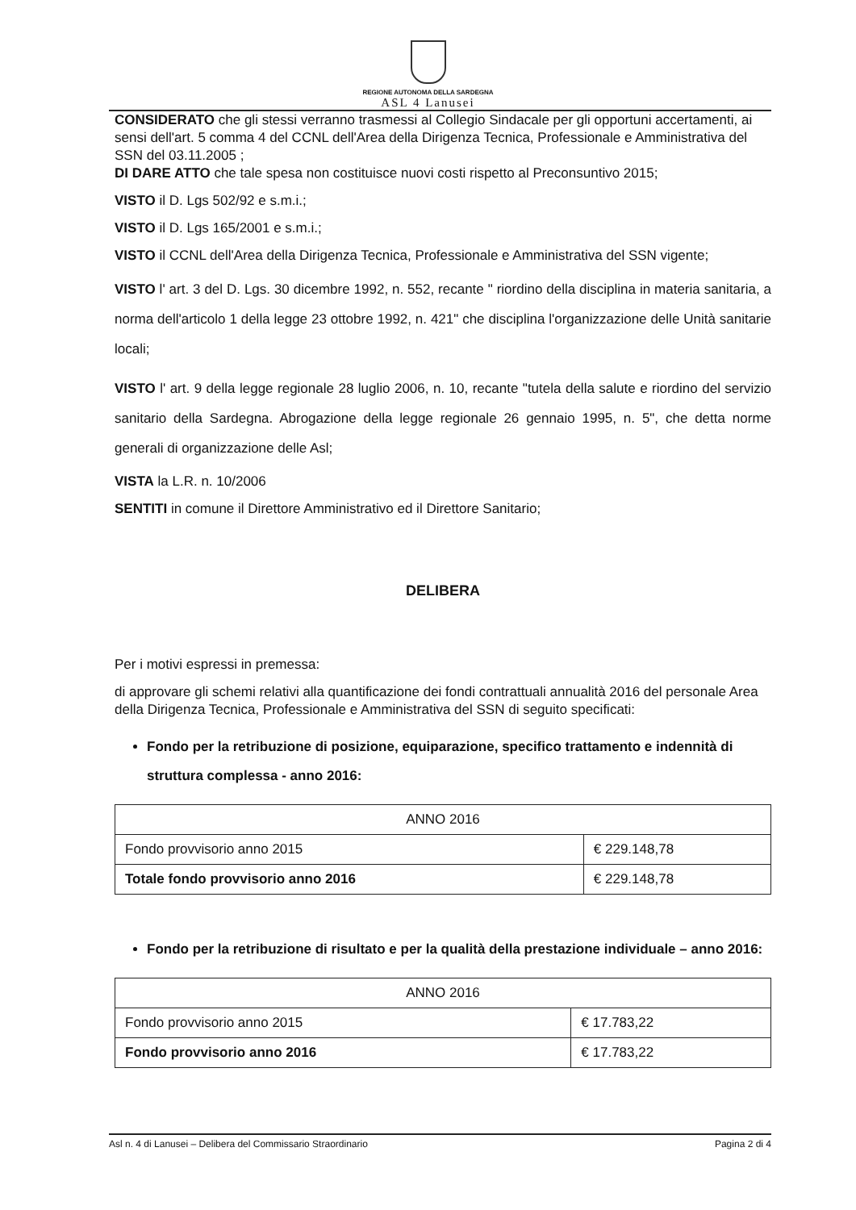REGIONE AUTONOMA DELLA SARDEGNA
ASL 4 Lanusei
CONSIDERATO che gli stessi verranno trasmessi al Collegio Sindacale per gli opportuni accertamenti, ai sensi dell'art. 5 comma 4 del CCNL dell'Area della Dirigenza Tecnica, Professionale e Amministrativa del SSN del 03.11.2005 ;
DI DARE ATTO che tale spesa non costituisce nuovi costi rispetto al Preconsuntivo 2015;
VISTO il D. Lgs 502/92 e s.m.i.;
VISTO il D. Lgs 165/2001 e s.m.i.;
VISTO il CCNL dell'Area della Dirigenza Tecnica, Professionale e Amministrativa del SSN vigente;
VISTO l' art. 3 del D. Lgs. 30 dicembre 1992, n. 552, recante " riordino della disciplina in materia sanitaria, a norma dell'articolo 1 della legge 23 ottobre 1992, n. 421" che disciplina l'organizzazione delle Unità sanitarie locali;
VISTO l' art. 9 della legge regionale 28 luglio 2006, n. 10, recante "tutela della salute e riordino del servizio sanitario della Sardegna. Abrogazione della legge regionale 26 gennaio 1995, n. 5", che detta norme generali di organizzazione delle Asl;
VISTA la L.R. n. 10/2006
SENTITI in comune il Direttore Amministrativo ed il Direttore Sanitario;
DELIBERA
Per i motivi espressi in premessa:
di approvare gli schemi relativi alla quantificazione dei fondi contrattuali annualità 2016 del personale Area della Dirigenza Tecnica, Professionale e Amministrativa del SSN di seguito specificati:
Fondo per la retribuzione di posizione, equiparazione, specifico trattamento e indennità di struttura complessa - anno 2016:
| ANNO 2016 | |
| Fondo provvisorio anno 2015 | € 229.148,78 |
| Totale fondo provvisorio anno 2016 | € 229.148,78 |
Fondo per la retribuzione di risultato e per la qualità della prestazione individuale – anno 2016:
| ANNO 2016 | |
| Fondo provvisorio anno 2015 | € 17.783,22 |
| Fondo provvisorio anno 2016 | € 17.783,22 |
Asl n. 4 di Lanusei – Delibera del Commissario Straordinario Pagina 2 di 4